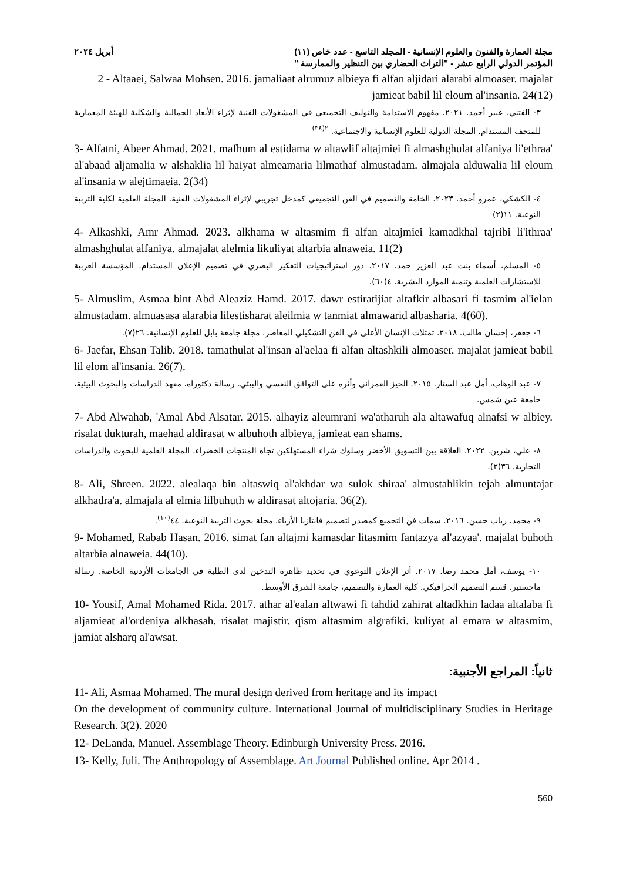مجلة العمارة والفنون والعلوم الإنسانية - المجلد التاسع - عدد خاص (١١) أبريل ٢٠٢٤
المؤتمر الدولي الرابع عشر - "التراث الحضاري بين التنظير والممارسة "
2 - Altaaei, Salwaa Mohsen. 2016. jamaliaat alrumuz albieya fi alfan aljidari alarabi almoaser. majalat jamieat babil lil eloum al'insania. 24(12)
٣- الفتني، عبير أحمد. ٢٠٢١. مفهوم الاستدامة والتوليف التجميعي في المشغولات الفنية لإثراء الأبعاد الجمالية والشكلية للهيئة المعمارية للمتحف المستدام. المجلة الدولية للعلوم الإنسانية والاجتماعية. <sup>٢(٣٤)</sup>
3- Alfatni, Abeer Ahmad. 2021. mafhum al estidama w altawlif altajmiei fi almashghulat alfaniya li'ethraa' al'abaad aljamalia w alshaklia lil haiyat almeamaria lilmathaf almustadam. almajala alduwalia lil eloum al'insania w alejtimaeia. 2(34)
٤- الكشكي، عمرو أحمد. ٢٠٢٣. الخامة والتصميم في الفن التجميعي كمدخل تجريبي لإثراء المشغولات الفنية. المجلة العلمية لكلية التربية النوعية. ١١(٢)
4- Alkashki, Amr Ahmad. 2023. alkhama w altasmim fi alfan altajmiei kamadkhal tajribi li'ithraa' almashghulat alfaniya. almajalat alelmia likuliyat altarbia alnaweia. 11(2)
٥- المسلم، أسماء بنت عبد العزيز حمد. ٢٠١٧. دور استراتيجيات التفكير البصري في تصميم الإعلان المستدام. المؤسسة العربية للاستشارات العلمية وتنمية الموارد البشرية. ٤(٦٠).
5- Almuslim, Asmaa bint Abd Aleaziz Hamd. 2017. dawr estiratijiat altafkir albasari fi tasmim al'ielan almustadam. almuasasa alarabia lilestisharat aleilmia w tanmiat almawarid albasharia. 4(60).
٦- جعفر، إحسان طالب. ٢٠١٨. تمثلات الإنسان الأعلى في الفن التشكيلي المعاصر. مجلة جامعة بابل للعلوم الإنسانية. ٢٦(٧).
6- Jaefar, Ehsan Talib. 2018. tamathulat al'insan al'aelaa fi alfan altashkili almoaser. majalat jamieat babil lil elom al'insania. 26(7).
٧- عبد الوهاب، أمل عبد الستار. ٢٠١٥. الحيز العمراني وأثره على التوافق النفسي والبيئي. رسالة دكتوراه، معهد الدراسات والبحوث البيئية، جامعة عين شمس.
7- Abd Alwahab, 'Amal Abd Alsatar. 2015. alhayiz aleumrani wa'atharuh ala altawafuq alnafsi w albiey. risalat dukturah, maehad aldirasat w albuhoth albieya, jamieat ean shams.
٨- علي، شرين. ٢٠٢٢. العلاقة بين التسويق الأخضر وسلوك شراء المستهلكين تجاه المنتجات الخضراء. المجلة العلمية للبحوث والدراسات التجارية. ٣٦(٢).
8- Ali, Shreen. 2022. alealaqa bin altaswiq al'akhdar wa sulok shiraa' almustahlikin tejah almuntajat alkhadra'a. almajala al elmia lilbuhuth w aldirasat altojaria. 36(2).
٩- محمد، رباب حسن. ٢٠١٦. سمات فن التجميع كمصدر لتصميم فانتازيا الأزياء. مجلة بحوث التربية النوعية. ٤٤<sup>(١٠)</sup>.
9- Mohamed, Rabab Hasan. 2016. simat fan altajmi kamasdar litasmim fantazya al'azyaa'. majalat buhoth altarbia alnaweia. 44(10).
١٠- يوسف، أمل محمد رضا. ٢٠١٧. أثر الإعلان التوعوي في تحديد ظاهرة التدخين لدى الطلبة في الجامعات الأردنية الخاصة. رسالة ماجستير. قسم التصميم الجرافيكي. كلية العمارة والتصميم، جامعة الشرق الأوسط.
10- Yousif, Amal Mohamed Rida. 2017. athar al'ealan altwawi fi tahdid zahirat altadkhin ladaa altalaba fi aljamieat al'ordeniya alkhasah. risalat majistir. qism altasmim algrafiki. kuliyat al emara w altasmim, jamiat alsharq al'awsat.
ثانياً: المراجع الأجنبية:
11- Ali, Asmaa Mohamed. The mural design derived from heritage and its impact
On the development of community culture. International Journal of multidisciplinary Studies in Heritage Research. 3(2). 2020
12- DeLanda, Manuel. Assemblage Theory. Edinburgh University Press. 2016.
13- Kelly, Juli. The Anthropology of Assemblage. Art Journal Published online. Apr 2014 .
560